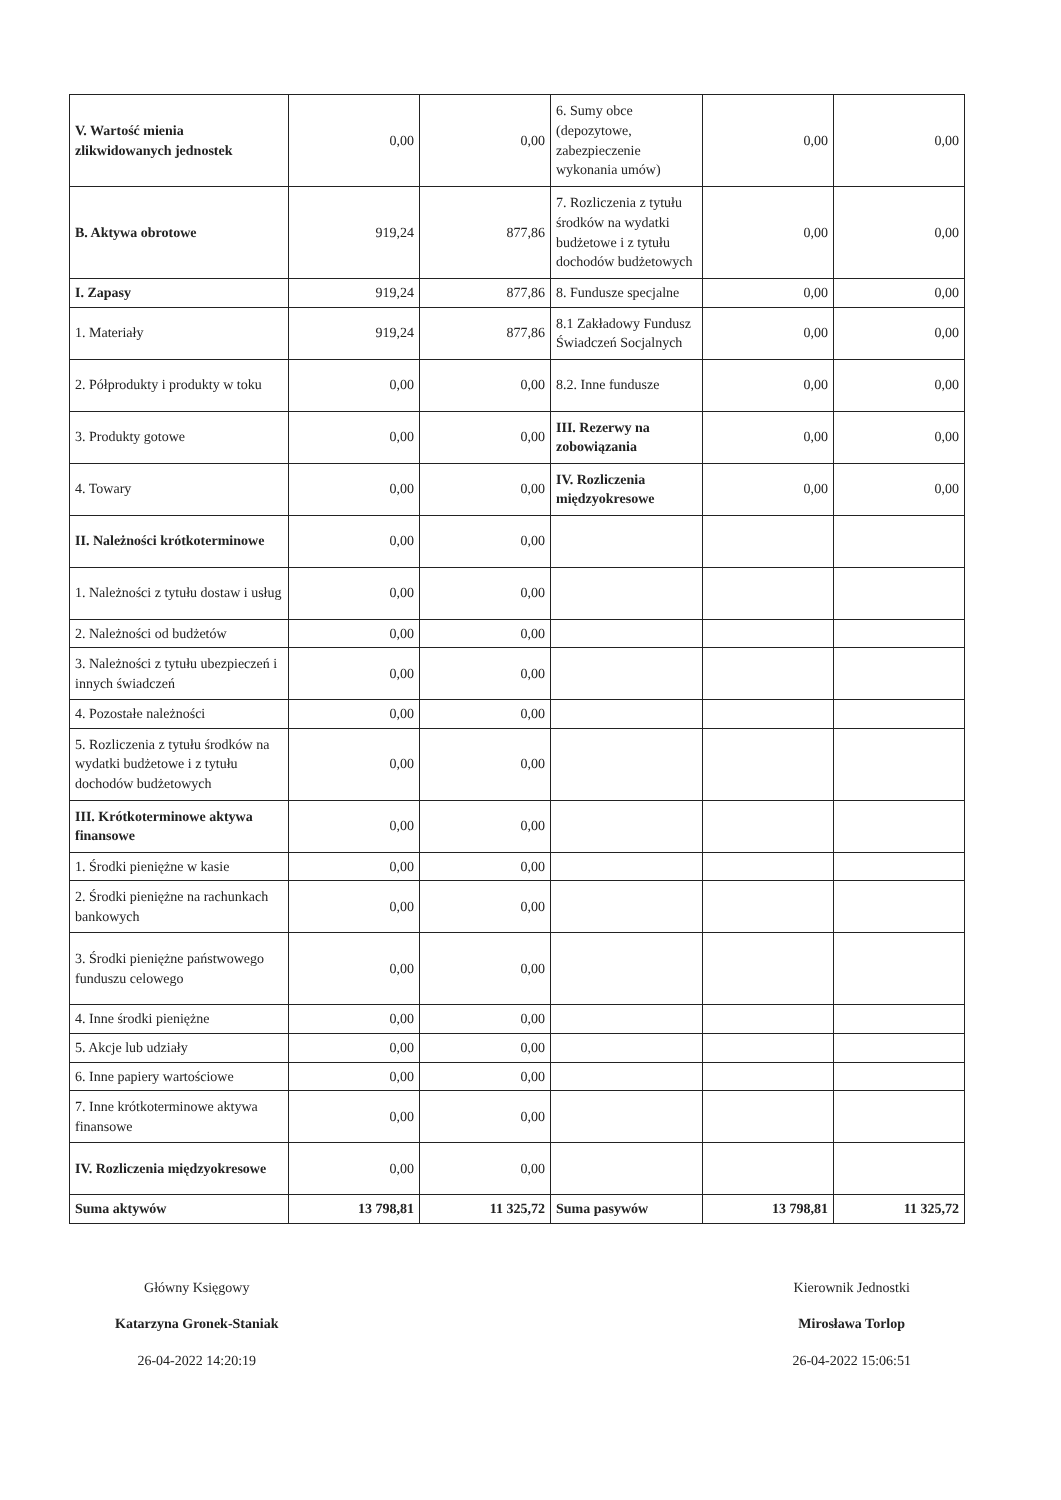| V. Wartość mienia zlikwidowanych jednostek | 0,00 | 0,00 | 6. Sumy obce (depozytowe, zabezpieczenie wykonania umów) | 0,00 | 0,00 |
| B. Aktywa obrotowe | 919,24 | 877,86 | 7. Rozliczenia z tytułu środków na wydatki budżetowe i z tytułu dochodów budżetowych | 0,00 | 0,00 |
| I. Zapasy | 919,24 | 877,86 | 8. Fundusze specjalne | 0,00 | 0,00 |
| 1. Materiały | 919,24 | 877,86 | 8.1 Zakładowy Fundusz Świadczeń Socjalnych | 0,00 | 0,00 |
| 2. Półprodukty i produkty w toku | 0,00 | 0,00 | 8.2. Inne fundusze | 0,00 | 0,00 |
| 3. Produkty gotowe | 0,00 | 0,00 | III. Rezerwy na zobowiązania | 0,00 | 0,00 |
| 4. Towary | 0,00 | 0,00 | IV. Rozliczenia międzyokresowe | 0,00 | 0,00 |
| II. Należności krótkoterminowe | 0,00 | 0,00 | | | |
| 1. Należności z tytułu dostaw i usług | 0,00 | 0,00 | | | |
| 2. Należności od budżetów | 0,00 | 0,00 | | | |
| 3. Należności z tytułu ubezpieczeń i innych świadczeń | 0,00 | 0,00 | | | |
| 4. Pozostałe należności | 0,00 | 0,00 | | | |
| 5. Rozliczenia z tytułu środków na wydatki budżetowe i z tytułu dochodów budżetowych | 0,00 | 0,00 | | | |
| III. Krótkoterminowe aktywa finansowe | 0,00 | 0,00 | | | |
| 1. Środki pieniężne w kasie | 0,00 | 0,00 | | | |
| 2. Środki pieniężne na rachunkach bankowych | 0,00 | 0,00 | | | |
| 3. Środki pieniężne państwowego funduszu celowego | 0,00 | 0,00 | | | |
| 4. Inne środki pieniężne | 0,00 | 0,00 | | | |
| 5. Akcje lub udziały | 0,00 | 0,00 | | | |
| 6. Inne papiery wartościowe | 0,00 | 0,00 | | | |
| 7. Inne krótkoterminowe aktywa finansowe | 0,00 | 0,00 | | | |
| IV. Rozliczenia międzyokresowe | 0,00 | 0,00 | | | |
| Suma aktywów | 13 798,81 | 11 325,72 | Suma pasywów | 13 798,81 | 11 325,72 |
Główny Księgowy
Katarzyna Gronek-Staniak
26-04-2022 14:20:19
Kierownik Jednostki
Mirosława Torlop
26-04-2022 15:06:51